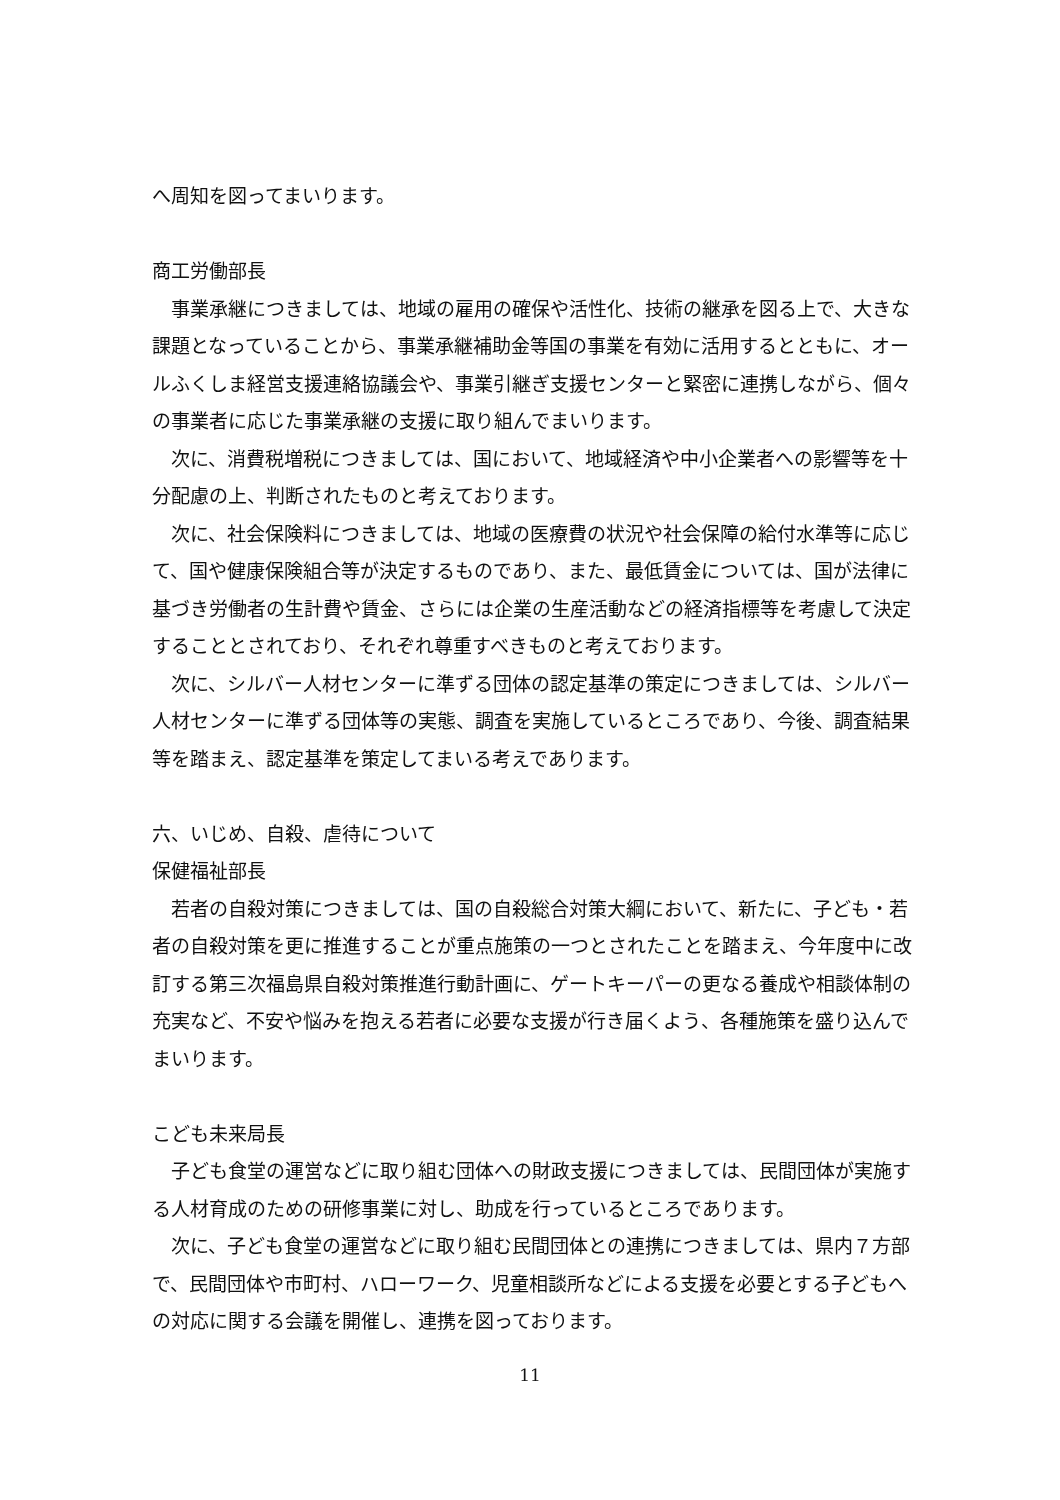へ周知を図ってまいります。
商工労働部長
事業承継につきましては、地域の雇用の確保や活性化、技術の継承を図る上で、大きな課題となっていることから、事業承継補助金等国の事業を有効に活用するとともに、オールふくしま経営支援連絡協議会や、事業引継ぎ支援センターと緊密に連携しながら、個々の事業者に応じた事業承継の支援に取り組んでまいります。
次に、消費税増税につきましては、国において、地域経済や中小企業者への影響等を十分配慮の上、判断されたものと考えております。
次に、社会保険料につきましては、地域の医療費の状況や社会保障の給付水準等に応じて、国や健康保険組合等が決定するものであり、また、最低賃金については、国が法律に基づき労働者の生計費や賃金、さらには企業の生産活動などの経済指標等を考慮して決定することとされており、それぞれ尊重すべきものと考えております。
次に、シルバー人材センターに準ずる団体の認定基準の策定につきましては、シルバー人材センターに準ずる団体等の実態、調査を実施しているところであり、今後、調査結果等を踏まえ、認定基準を策定してまいる考えであります。
六、いじめ、自殺、虐待について
保健福祉部長
若者の自殺対策につきましては、国の自殺総合対策大綱において、新たに、子ども・若者の自殺対策を更に推進することが重点施策の一つとされたことを踏まえ、今年度中に改訂する第三次福島県自殺対策推進行動計画に、ゲートキーパーの更なる養成や相談体制の充実など、不安や悩みを抱える若者に必要な支援が行き届くよう、各種施策を盛り込んでまいります。
こども未来局長
子ども食堂の運営などに取り組む団体への財政支援につきましては、民間団体が実施する人材育成のための研修事業に対し、助成を行っているところであります。
次に、子ども食堂の運営などに取り組む民間団体との連携につきましては、県内７方部で、民間団体や市町村、ハローワーク、児童相談所などによる支援を必要とする子どもへの対応に関する会議を開催し、連携を図っております。
11